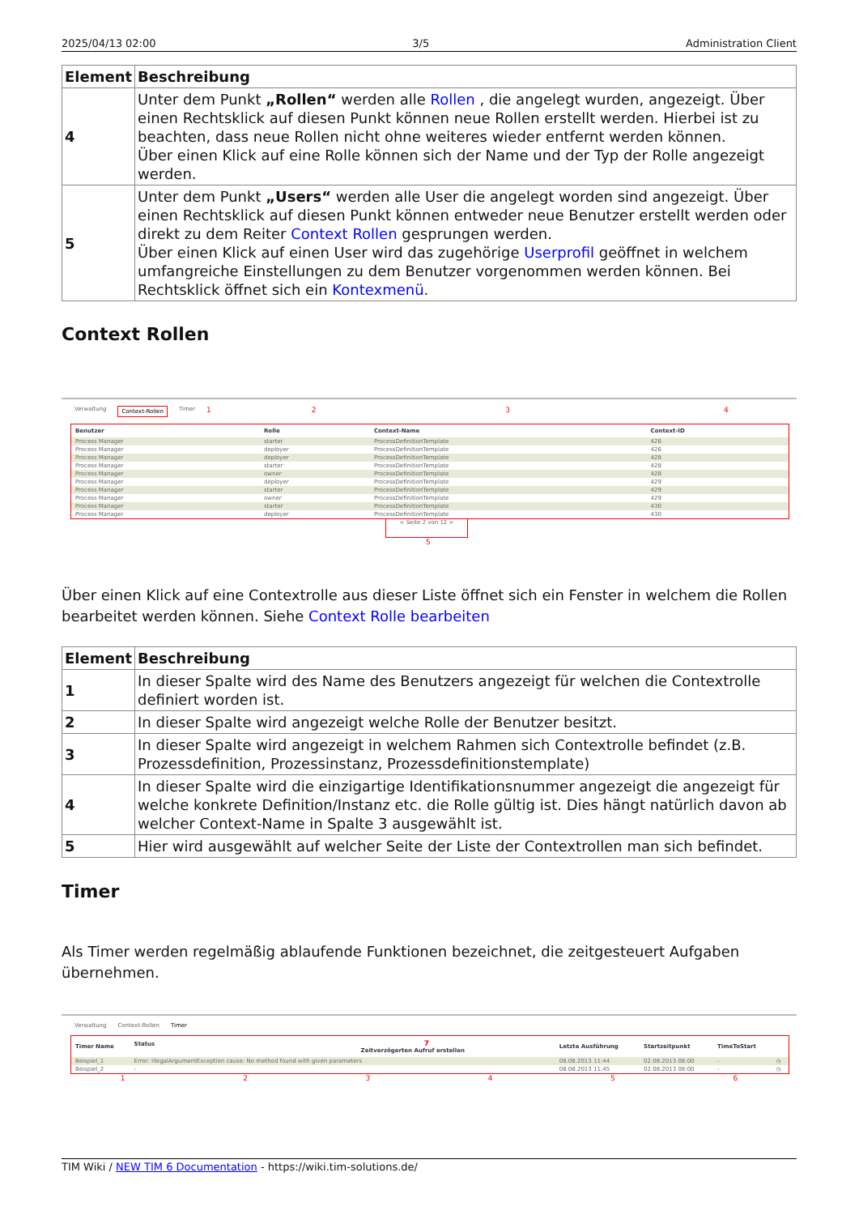2025/04/13 02:00 3/5 Administration Client
| Element | Beschreibung |
| --- | --- |
| 4 | Unter dem Punkt „Rollen“ werden alle Rollen , die angelegt wurden, angezeigt. Über einen Rechtsklick auf diesen Punkt können neue Rollen erstellt werden. Hierbei ist zu beachten, dass neue Rollen nicht ohne weiteres wieder entfernt werden können. Über einen Klick auf eine Rolle können sich der Name und der Typ der Rolle angezeigt werden. |
| 5 | Unter dem Punkt „Users“ werden alle User die angelegt worden sind angezeigt. Über einen Rechtsklick auf diesen Punkt können entweder neue Benutzer erstellt werden oder direkt zu dem Reiter Context Rollen gesprungen werden. Über einen Klick auf einen User wird das zugehörige Userprofil geöffnet in welchem umfangreiche Einstellungen zu dem Benutzer vorgenommen werden können. Bei Rechtsklick öffnet sich ein Kontexmenü . |
Context Rollen
Verwaltung Context-Rollen Timer 1234
| Benutzer | Rolle | Context-Name | Context-ID |
| --- | --- | --- | --- |
| Process Manager | starter | ProcessDefinitionTemplate | 426 |
| Process Manager | deployer | ProcessDefinitionTemplate | 426 |
| Process Manager | deployer | ProcessDefinitionTemplate | 428 |
| Process Manager | starter | ProcessDefinitionTemplate | 428 |
| Process Manager | owner | ProcessDefinitionTemplate | 428 |
| Process Manager | deployer | ProcessDefinitionTemplate | 429 |
| Process Manager | starter | ProcessDefinitionTemplate | 429 |
| Process Manager | owner | ProcessDefinitionTemplate | 429 |
| Process Manager | starter | ProcessDefinitionTemplate | 430 |
| Process Manager | deployer | ProcessDefinitionTemplate | 430 |
< Seite 2 von 12 >
5
Über einen Klick auf eine Contextrolle aus dieser Liste öffnet sich ein Fenster in welchem die Rollen bearbeitet werden können. Siehe Context Rolle bearbeiten
| Element | Beschreibung |
| --- | --- |
| 1 | In dieser Spalte wird des Name des Benutzers angezeigt für welchen die Contextrolle definiert worden ist. |
| 2 | In dieser Spalte wird angezeigt welche Rolle der Benutzer besitzt. |
| 3 | In dieser Spalte wird angezeigt in welchem Rahmen sich Contextrolle befindet (z.B. Prozessdefinition, Prozessinstanz, Prozessdefinitionstemplate) |
| 4 | In dieser Spalte wird die einzigartige Identifikationsnummer angezeigt die angezeigt für welche konkrete Definition/Instanz etc. die Rolle gültig ist. Dies hängt natürlich davon ab welcher Context-Name in Spalte 3 ausgewählt ist. |
| 5 | Hier wird ausgewählt auf welcher Seite der Liste der Contextrollen man sich befindet. |
Timer
Als Timer werden regelmäßig ablaufende Funktionen bezeichnet, die zeitgesteuert Aufgaben übernehmen.
Verwaltung Context-Rollen Timer
| Timer Name | Status 7 Zeitverzögerten Aufruf erstellen | Letzte Ausführung | Startzeitpunkt | TimeToStart | |
| --- | --- | --- | --- | --- | --- |
| Beispiel_1 | Error: IllegalArgumentException cause: No method found with given parameters | 08.08.2013 11:44 | 02.08.2013 08:00 | - | ◷ |
| Beispiel_2 | - | 08.08.2013 11:45 | 02.08.2013 08:00 | - | ◷ |
123456
TIM Wiki / NEW TIM 6 Documentation - https://wiki.tim-solutions.de/